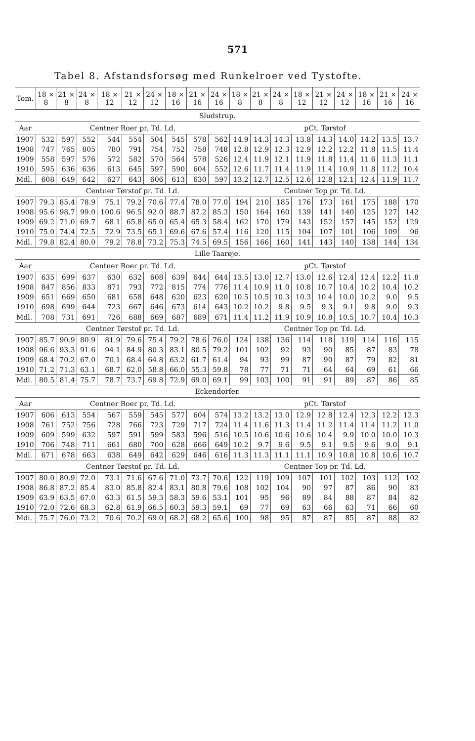571
Tabel 8. Afstandsforsøg med Runkelroer ved Tystofte.
| Tom. | 18 × 8 | 21 × 8 | 24 × 8 | 18 × 12 | 21 × 12 | 24 × 12 | 18 × 16 | 21 × 16 | 24 × 16 | 18 × 8 | 21 × 8 | 24 × 8 | 18 × 12 | 21 × 12 | 24 × 12 | 18 × 16 | 21 × 16 | 24 × 16 |
| --- | --- | --- | --- | --- | --- | --- | --- | --- | --- | --- | --- | --- | --- | --- | --- | --- | --- | --- |
| Sludstrup. | | | | | | | | | | | | | | | | | | |
| Aar | Centner Roer pr. Td. Ld. | | | | | | | | | pCt. Tørstof | | | | | | | | |
| 1907 | 532 | 597 | 552 | 544 | 554 | 504 | 545 | 578 | 562 | 14.9 | 14.3 | 14.3 | 13.8 | 14.3 | 14.0 | 14.2 | 13.5 | 13.7 |
| 1908 | 747 | 765 | 805 | 780 | 791 | 754 | 752 | 758 | 748 | 12.8 | 12.9 | 12.3 | 12.9 | 12.2 | 12.2 | 11.8 | 11.5 | 11.4 |
| 1909 | 558 | 597 | 576 | 572 | 582 | 570 | 564 | 578 | 526 | 12.4 | 11.9 | 12.1 | 11.9 | 11.8 | 11.4 | 11.6 | 11.3 | 11.1 |
| 1910 | 595 | 636 | 636 | 613 | 645 | 597 | 590 | 604 | 552 | 12.6 | 11.7 | 11.4 | 11.9 | 11.4 | 10.9 | 11.8 | 11.2 | 10.4 |
| Mdl. | 608 | 649 | 642 | 627 | 643 | 606 | 613 | 630 | 597 | 13.2 | 12.7 | 12.5 | 12.6 | 12.8 | 12.1 | 12.4 | 11.9 | 11.7 |
| | Centner Tørstof pr. Td. Ld. | | | | | | | | | Centner Top pr. Td. Ld. | | | | | | | | |
| 1907 | 79.3 | 85.4 | 78.9 | 75.1 | 79.2 | 70.6 | 77.4 | 78.0 | 77.0 | 194 | 210 | 185 | 176 | 173 | 161 | 175 | 188 | 170 |
| 1908 | 95.6 | 98.7 | 99.0 | 100.6 | 96.5 | 92.0 | 88.7 | 87.2 | 85.3 | 150 | 164 | 160 | 139 | 141 | 140 | 125 | 127 | 142 |
| 1909 | 69.2 | 71.0 | 69.7 | 68.1 | 65.8 | 65.0 | 65.4 | 65.3 | 58.4 | 162 | 170 | 179 | 143 | 152 | 157 | 145 | 152 | 129 |
| 1910 | 75.0 | 74.4 | 72.5 | 72.9 | 73.5 | 65.1 | 69.6 | 67.6 | 57.4 | 116 | 120 | 115 | 104 | 107 | 101 | 106 | 109 | 96 |
| Mdl. | 79.8 | 82.4 | 80.0 | 79.2 | 78.8 | 73.2 | 75.3 | 74.5 | 69.5 | 156 | 166 | 160 | 141 | 143 | 140 | 138 | 144 | 134 |
| Lille Taarøje. | | | | | | | | | | | | | | | | | | |
| Aar | Centner Roer pr. Td. Ld. | | | | | | | | | pCt. Tørstof | | | | | | | | |
| 1907 | 635 | 699 | 637 | 630 | 632 | 608 | 639 | 644 | 644 | 13.5 | 13.0 | 12.7 | 13.0 | 12.6 | 12.4 | 12.4 | 12.2 | 11.8 |
| 1908 | 847 | 856 | 833 | 871 | 793 | 772 | 815 | 774 | 776 | 11.4 | 10.9 | 11.0 | 10.8 | 10.7 | 10.4 | 10.2 | 10.4 | 10.2 |
| 1909 | 651 | 669 | 650 | 681 | 658 | 648 | 620 | 623 | 620 | 10.5 | 10.5 | 10.3 | 10.3 | 10.4 | 10.0 | 10.2 | 9.0 | 9.5 |
| 1910 | 698 | 699 | 644 | 723 | 667 | 646 | 673 | 614 | 643 | 10.2 | 10.2 | 9.8 | 9.5 | 9.3 | 9.1 | 9.8 | 9.0 | 9.3 |
| Mdl. | 708 | 731 | 691 | 726 | 688 | 669 | 687 | 689 | 671 | 11.4 | 11.2 | 11.9 | 10.9 | 10.8 | 10.5 | 10.7 | 10.4 | 10.3 |
| | Centner Tørstof pr. Td. Ld. | | | | | | | | | Centner Top pr. Td. Ld. | | | | | | | | |
| 1907 | 85.7 | 90.9 | 80.9 | 81.9 | 79.6 | 75.4 | 79.2 | 78.6 | 76.0 | 124 | 138 | 136 | 114 | 118 | 119 | 114 | 116 | 115 |
| 1908 | 96.6 | 93.3 | 91.6 | 94.1 | 84.9 | 80.3 | 83.1 | 80.5 | 79.2 | 101 | 102 | 92 | 93 | 90 | 85 | 87 | 83 | 78 |
| 1909 | 68.4 | 70.2 | 67.0 | 70.1 | 68.4 | 64.8 | 63.2 | 61.7 | 61.4 | 94 | 93 | 99 | 87 | 90 | 87 | 79 | 82 | 81 |
| 1910 | 71.2 | 71.3 | 63.1 | 68.7 | 62.0 | 58.8 | 66.0 | 55.3 | 59.8 | 78 | 77 | 71 | 71 | 64 | 64 | 69 | 61 | 66 |
| Mdl. | 80.5 | 81.4 | 75.7 | 78.7 | 73.7 | 69.8 | 72.9 | 69.0 | 69.1 | 99 | 103 | 100 | 91 | 91 | 89 | 87 | 86 | 85 |
| Eckendorfer. | | | | | | | | | | | | | | | | | | |
| Aar | Centner Roer pr. Td. Ld. | | | | | | | | | pCt. Tørstof | | | | | | | | |
| 1907 | 606 | 613 | 554 | 567 | 559 | 545 | 577 | 604 | 574 | 13.2 | 13.2 | 13.0 | 12.9 | 12.8 | 12.4 | 12.3 | 12.2 | 12.3 |
| 1908 | 761 | 752 | 756 | 728 | 766 | 723 | 729 | 717 | 724 | 11.4 | 11.6 | 11.3 | 11.4 | 11.2 | 11.4 | 11.4 | 11.2 | 11.0 |
| 1909 | 609 | 599 | 632 | 597 | 591 | 599 | 583 | 596 | 516 | 10.5 | 10.6 | 10.6 | 10.6 | 10.4 | 9.9 | 10.0 | 10.0 | 10.3 |
| 1910 | 706 | 748 | 711 | 661 | 680 | 700 | 628 | 666 | 649 | 10.2 | 9.7 | 9.6 | 9.5 | 9.1 | 9.5 | 9.6 | 9.0 | 9.1 |
| Mdl. | 671 | 678 | 663 | 638 | 649 | 642 | 629 | 646 | 616 | 11.3 | 11.3 | 11.1 | 11.1 | 10.9 | 10.8 | 10.8 | 10.6 | 10.7 |
| | Centner Tørstof pr. Td. Ld. | | | | | | | | | Centner Top pr. Td. Ld. | | | | | | | | |
| 1907 | 80.0 | 80.9 | 72.0 | 73.1 | 71.6 | 67.6 | 71.0 | 73.7 | 70.6 | 122 | 119 | 109 | 107 | 101 | 102 | 103 | 112 | 102 |
| 1908 | 86.8 | 87.2 | 85.4 | 83.0 | 85.8 | 82.4 | 83.1 | 80.8 | 79.6 | 108 | 102 | 104 | 90 | 97 | 87 | 86 | 90 | 83 |
| 1909 | 63.9 | 63.5 | 67.0 | 63.3 | 61.5 | 59.3 | 58.3 | 59.6 | 53.1 | 101 | 95 | 96 | 89 | 84 | 88 | 87 | 84 | 82 |
| 1910 | 72.0 | 72.6 | 68.3 | 62.8 | 61.9 | 66.5 | 60.3 | 59.3 | 59.1 | 69 | 77 | 69 | 63 | 66 | 63 | 71 | 66 | 60 |
| Mdl. | 75.7 | 76.0 | 73.2 | 70.6 | 70.2 | 69.0 | 68.2 | 68.2 | 65.6 | 100 | 98 | 95 | 87 | 87 | 85 | 87 | 88 | 82 |